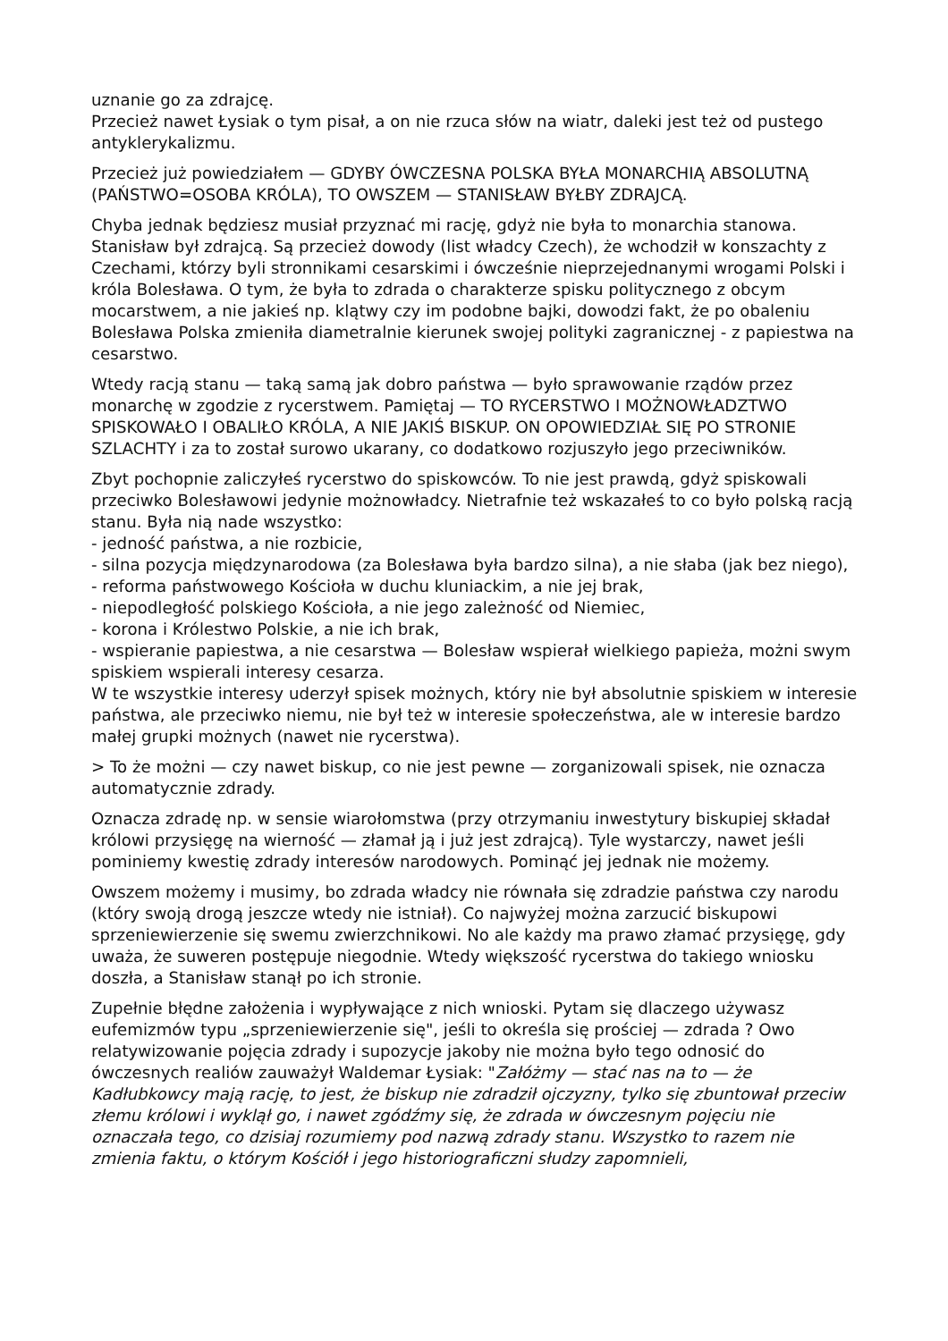uznanie go za zdrajcę.
Przecież nawet Łysiak o tym pisał, a on nie rzuca słów na wiatr, daleki jest też od pustego antyklerykalizmu.
Przecież już powiedziałem — GDYBY ÓWCZESNA POLSKA BYŁA MONARCHIĄ ABSOLUTNĄ (PAŃSTWO=OSOBA KRÓLA), TO OWSZEM — STANISŁAW BYŁBY ZDRAJCĄ.
Chyba jednak będziesz musiał przyznać mi rację, gdyż nie była to monarchia stanowa. Stanisław był zdrajcą. Są przecież dowody (list władcy Czech), że wchodził w konszachty z Czechami, którzy byli stronnikami cesarskimi i ówcześnie nieprzejednanymi wrogami Polski i króla Bolesława. O tym, że była to zdrada o charakterze spisku politycznego z obcym mocarstwem, a nie jakieś np. klątwy czy im podobne bajki, dowodzi fakt, że po obaleniu Bolesława Polska zmieniła diametralnie kierunek swojej polityki zagranicznej - z papiestwa na cesarstwo.
Wtedy racją stanu — taką samą jak dobro państwa — było sprawowanie rządów przez monarchę w zgodzie z rycerstwem. Pamiętaj — TO RYCERSTWO I MOŻNOWŁADZTWO SPISKOWAŁO I OBALIŁO KRÓLA, A NIE JAKIŚ BISKUP. ON OPOWIEDZIAŁ SIĘ PO STRONIE SZLACHTY i za to został surowo ukarany, co dodatkowo rozjuszyło jego przeciwników.
Zbyt pochopnie zaliczyłeś rycerstwo do spiskowców. To nie jest prawdą, gdyż spiskowali przeciwko Bolesławowi jedynie możnowładcy. Nietrafnie też wskazałeś to co było polską racją stanu. Była nią nade wszystko:
- jedność państwa, a nie rozbicie,
- silna pozycja międzynarodowa (za Bolesława była bardzo silna), a nie słaba (jak bez niego),
- reforma państwowego Kościoła w duchu kluniackim, a nie jej brak,
- niepodległość polskiego Kościoła, a nie jego zależność od Niemiec,
- korona i Królestwo Polskie, a nie ich brak,
- wspieranie papiestwa, a nie cesarstwa — Bolesław wspierał wielkiego papieża, możni swym spiskiem wspierali interesy cesarza.
W te wszystkie interesy uderzył spisek możnych, który nie był absolutnie spiskiem w interesie państwa, ale przeciwko niemu, nie był też w interesie społeczeństwa, ale w interesie bardzo małej grupki możnych (nawet nie rycerstwa).
> To że możni — czy nawet biskup, co nie jest pewne — zorganizowali spisek, nie oznacza automatycznie zdrady.
Oznacza zdradę np. w sensie wiarołomstwa (przy otrzymaniu inwestytury biskupiej składał królowi przysięgę na wierność — złamał ją i już jest zdrajcą). Tyle wystarczy, nawet jeśli pominiemy kwestię zdrady interesów narodowych. Pominąć jej jednak nie możemy.
Owszem możemy i musimy, bo zdrada władcy nie równała się zdradzie państwa czy narodu (który swoją drogą jeszcze wtedy nie istniał). Co najwyżej można zarzucić biskupowi sprzeniewierzenie się swemu zwierzchnikowi. No ale każdy ma prawo złamać przysięgę, gdy uważa, że suweren postępuje niegodnie. Wtedy większość rycerstwa do takiego wniosku doszła, a Stanisław stanął po ich stronie.
Zupełnie błędne założenia i wypływające z nich wnioski. Pytam się dlaczego używasz eufemizmów typu „sprzeniewierzenie się", jeśli to określa się prościej — zdrada ? Owo relatywizowanie pojęcia zdrady i supozycje jakoby nie można było tego odnosić do ówczesnych realiów zauważył Waldemar Łysiak: "Załóżmy — stać nas na to — że Kadłubkowcy mają rację, to jest, że biskup nie zdradził ojczyzny, tylko się zbuntował przeciw złemu królowi i wyklął go, i nawet zgódźmy się, że zdrada w ówczesnym pojęciu nie oznaczała tego, co dzisiaj rozumiemy pod nazwą zdrady stanu. Wszystko to razem nie zmienia faktu, o którym Kościół i jego historiograficzni słudzy zapomnieli,